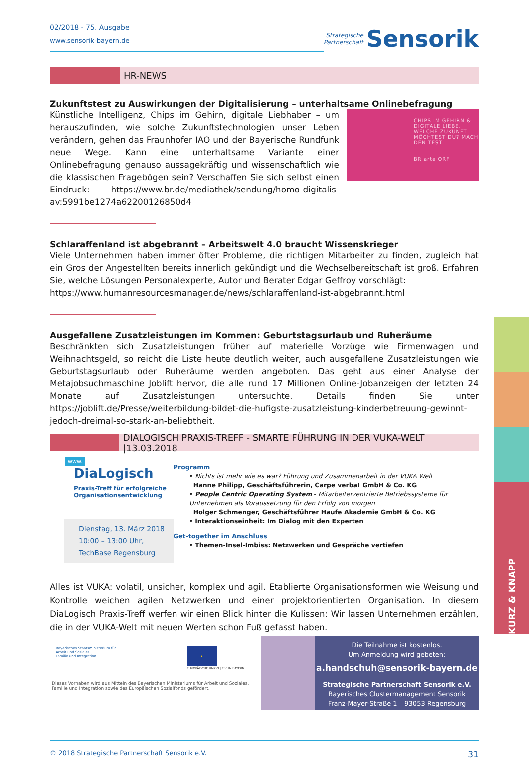KURZ & KNAPP
02/2018 - 75. Ausgabe
www.sensorik-bayern.de
Strategische
Partnerschaft Sensorik
HR-NEWS
Zukunftstest zu Auswirkungen der Digitalisierung – unterhaltsame Onlinebefragung
Künstliche Intelligenz, Chips im Gehirn, digitale Liebhaber – um herauszufinden, wie solche Zukunftstechnologien unser Leben verändern, gehen das Fraunhofer IAO und der Bayerische Rundfunk neue Wege. Kann eine unterhaltsame Variante einer Onlinebefragung genauso aussagekräftig und wissenschaftlich wie die klassischen Fragebögen sein? Verschaffen Sie sich selbst einen Eindruck: https://www.br.de/mediathek/sendung/homo-digitalis-av:5991be1274a62200126850d4
CHIPS IM GEHIRN & DIGITALE LIEBE. WELCHE ZUKUNFT MÖCHTEST DU? MACH DEN TEST
BR arte ORF
Schlaraffenland ist abgebrannt – Arbeitswelt 4.0 braucht Wissenskrieger
Viele Unternehmen haben immer öfter Probleme, die richtigen Mitarbeiter zu finden, zugleich hat ein Gros der Angestellten bereits innerlich gekündigt und die Wechselbereitschaft ist groß. Erfahren Sie, welche Lösungen Personalexperte, Autor und Berater Edgar Geffroy vorschlägt:
https://www.humanresourcesmanager.de/news/schlaraffenland-ist-abgebrannt.html
Ausgefallene Zusatzleistungen im Kommen: Geburtstagsurlaub und Ruheräume
Beschränkten sich Zusatzleistungen früher auf materielle Vorzüge wie Firmenwagen und Weihnachtsgeld, so reicht die Liste heute deutlich weiter, auch ausgefallene Zusatzleistungen wie Geburtstagsurlaub oder Ruheräume werden angeboten. Das geht aus einer Analyse der Metajobsuchmaschine Joblift hervor, die alle rund 17 Millionen Online-Jobanzeigen der letzten 24 Monate auf Zusatzleistungen untersuchte. Details finden Sie unter https://joblift.de/Presse/weiterbildung-bildet-die-hufigste-zusatzleistung-kinderbetreuung-gewinnt-jedoch-dreimal-so-stark-an-beliebtheit.
DIALOGISCH PRAXIS-TREFF - SMARTE FÜHRUNG IN DER VUKA-WELT |13.03.2018
www.
DiaLogisch
Praxis-Treff für erfolgreiche Organisationsentwicklung
Dienstag, 13. März 2018
10:00 – 13:00 Uhr, TechBase Regensburg
Programm
• Nichts ist mehr wie es war? Führung und Zusammenarbeit in der VUKA Welt
Hanne Philipp, Geschäftsführerin, Carpe verba! GmbH & Co. KG
• People Centric Operating System - Mitarbeiterzentrierte Betriebssysteme für Unternehmen als Voraussetzung für den Erfolg von morgen
Holger Schmenger, Geschäftsführer Haufe Akademie GmbH & Co. KG
• Interaktionseinheit: Im Dialog mit den Experten
Get-together im Anschluss
• Themen-Insel-Imbiss: Netzwerken und Gespräche vertiefen
Alles ist VUKA: volatil, unsicher, komplex und agil. Etablierte Organisationsformen wie Weisung und Kontrolle weichen agilen Netzwerken und einer projektorientierten Organisation. In diesem DiaLogisch Praxis-Treff werfen wir einen Blick hinter die Kulissen: Wir lassen Unternehmen erzählen, die in der VUKA-Welt mit neuen Werten schon Fuß gefasst haben.
Bayerisches Staatsministerium für
Arbeit und Soziales,
Familie und Integration
★
EUROPÄISCHE UNION | ESF IN BAYERN
Dieses Vorhaben wird aus Mitteln des Bayerischen Ministeriums für Arbeit und Soziales, Familie und Integration sowie des Europäischen Sozialfonds gefördert.
Die Teilnahme ist kostenlos.
Um Anmeldung wird gebeten:
a.handschuh@sensorik-bayern.de
Strategische Partnerschaft Sensorik e.V.
Bayerisches Clustermanagement Sensorik
Franz-Mayer-Straße 1 – 93053 Regensburg
© 2018 Strategische Partnerschaft Sensorik e.V. 31